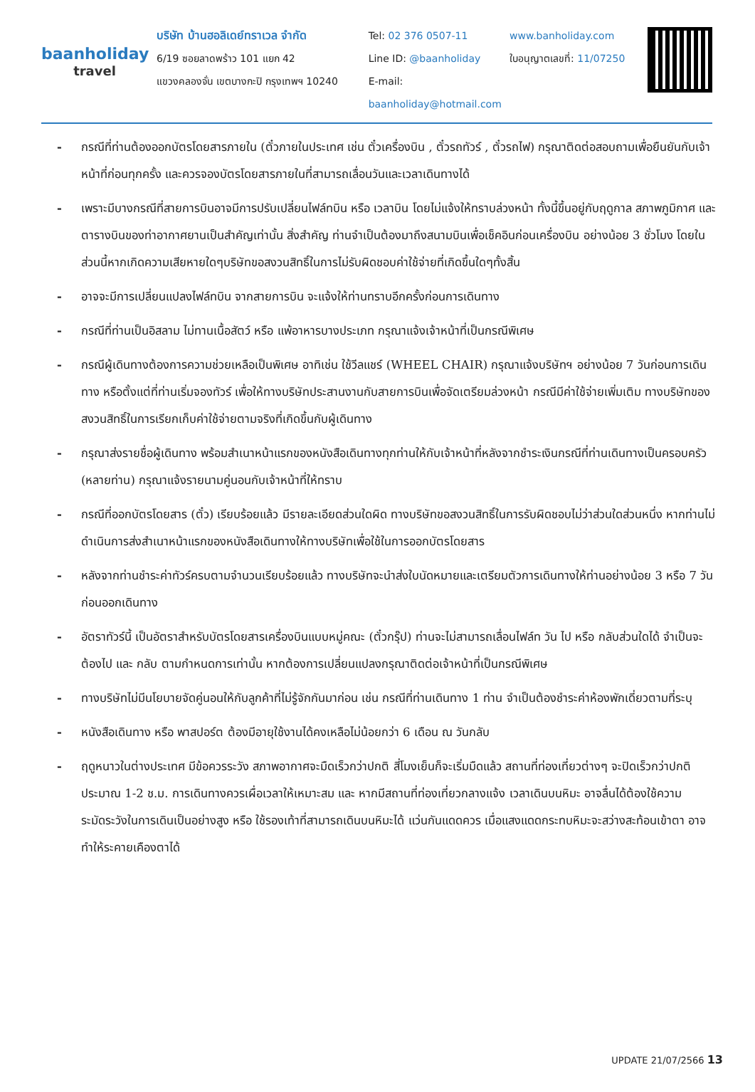baanholiday
travel
บริษัท บ้านฮอลิเดย์ทราเวล จำกัด
6/19 ซอยลาดพร้าว 101 แยก 42
แขวงคลองจั่น เขตบางกะปิ กรุงเทพฯ 10240
Tel: 02 376 0507-11
Line ID: @baanholiday
E-mail: baanholiday@hotmail.com
www.banholiday.com
ใบอนุญาตเลขที่: 11/07250
- กรณีที่ท่านต้องออกบัตรโดยสารภายใน (ตั๋วภายในประเทศ เช่น ตั๋วเครื่องบิน , ตั๋วรถทัวร์ , ตั๋วรถไฟ) กรุณาติดต่อสอบถามเพื่อยืนยันกับเจ้าหน้าที่ก่อนทุกครั้ง และควรจองบัตรโดยสารภายในที่สามารถเลื่อนวันและเวลาเดินทางได้
- เพราะมีบางกรณีที่สายการบินอาจมีการปรับเปลี่ยนไฟล์ทบิน หรือ เวลาบิน โดยไม่แจ้งให้ทราบล่วงหน้า ทั้งนี้ขึ้นอยู่กับฤดูกาล สภาพภูมิกาศ และ ตารางบินของท่าอากาศยานเป็นสำคัญเท่านั้น สิ่งสำคัญ ท่านจำเป็นต้องมาถึงสนามบินเพื่อเช็คอินก่อนเครื่องบิน อย่างน้อย 3 ชั่วโมง โดยในส่วนนี้หากเกิดความเสียหายใดๆบริษัทขอสงวนสิทธิ์ในการไม่รับผิดชอบค่าใช้จ่ายที่เกิดขึ้นใดๆทั้งสิ้น
- อาจจะมีการเปลี่ยนแปลงไฟล์ทบิน จากสายการบิน จะแจ้งให้ท่านทราบอีกครั้งก่อนการเดินทาง
- กรณีที่ท่านเป็นอิสลาม ไม่ทานเนื้อสัตว์ หรือ แพ้อาหารบางประเภท กรุณาแจ้งเจ้าหน้าที่เป็นกรณีพิเศษ
- กรณีผู้เดินทางต้องการความช่วยเหลือเป็นพิเศษ อาทิเช่น ใช้วีลแชร์ (WHEEL CHAIR) กรุณาแจ้งบริษัทฯ อย่างน้อย 7 วันก่อนการเดินทาง หรือตั้งแต่ที่ท่านเริ่มจองทัวร์ เพื่อให้ทางบริษัทประสานงานกับสายการบินเพื่อจัดเตรียมล่วงหน้า กรณีมีค่าใช้จ่ายเพิ่มเติม ทางบริษัทของสงวนสิทธิ์ในการเรียกเก็บค่าใช้จ่ายตามจริงที่เกิดขึ้นกับผู้เดินทาง
- กรุณาส่งรายชื่อผู้เดินทาง พร้อมสำเนาหน้าแรกของหนังสือเดินทางทุกท่านให้กับเจ้าหน้าที่หลังจากชำระเงินกรณีที่ท่านเดินทางเป็นครอบครัว (หลายท่าน) กรุณาแจ้งรายนามคู่นอนกับเจ้าหน้าที่ให้ทราบ
- กรณีที่ออกบัตรโดยสาร (ตั๋ว) เรียบร้อยแล้ว มีรายละเอียดส่วนใดผิด ทางบริษัทขอสงวนสิทธิ์ในการรับผิดชอบไม่ว่าส่วนใดส่วนหนึ่ง หากท่านไม่ดำเนินการส่งสำเนาหน้าแรกของหนังสือเดินทางให้ทางบริษัทเพื่อใช้ในการออกบัตรโดยสาร
- หลังจากท่านชำระค่าทัวร์ครบตามจำนวนเรียบร้อยแล้ว ทางบริษัทจะนำส่งใบนัดหมายและเตรียมตัวการเดินทางให้ท่านอย่างน้อย 3 หรือ 7 วัน ก่อนออกเดินทาง
- อัตราทัวร์นี้ เป็นอัตราสำหรับบัตรโดยสารเครื่องบินแบบหมู่คณะ (ตั๋วกรุ๊ป) ท่านจะไม่สามารถเลื่อนไฟล์ท วัน ไป หรือ กลับส่วนใดได้ จำเป็นจะต้องไป และ กลับ ตามกำหนดการเท่านั้น หากต้องการเปลี่ยนแปลงกรุณาติดต่อเจ้าหน้าที่เป็นกรณีพิเศษ
- ทางบริษัทไม่มีนโยบายจัดคู่นอนให้กับลูกค้าที่ไม่รู้จักกันมาก่อน เช่น กรณีที่ท่านเดินทาง 1 ท่าน จำเป็นต้องชำระค่าห้องพักเดี่ยวตามที่ระบุ
- หนังสือเดินทาง หรือ พาสปอร์ต ต้องมีอายุใช้งานได้คงเหลือไม่น้อยกว่า 6 เดือน ณ วันกลับ
- ฤดูหนาวในต่างประเทศ มีข้อควรระวัง สภาพอากาศจะมืดเร็วกว่าปกติ สี่โมงเย็นก็จะเริ่มมืดแล้ว สถานที่ท่องเที่ยวต่างๆ จะปิดเร็วกว่าปกติ ประมาณ 1-2 ช.ม. การเดินทางควรเผื่อเวลาให้เหมาะสม และ หากมีสถานที่ท่องเที่ยวกลางแจ้ง เวลาเดินบนหิมะ อาจลื่นได้ต้องใช้ความระมัดระวังในการเดินเป็นอย่างสูง หรือ ใช้รองเท้าที่สามารถเดินบนหิมะได้ แว่นกันแดดควร เมื่อแสงแดดกระทบหิมะจะสว่างสะท้อนเข้าตา อาจทำให้ระคายเคืองตาได้
UPDATE 21/07/2566 13